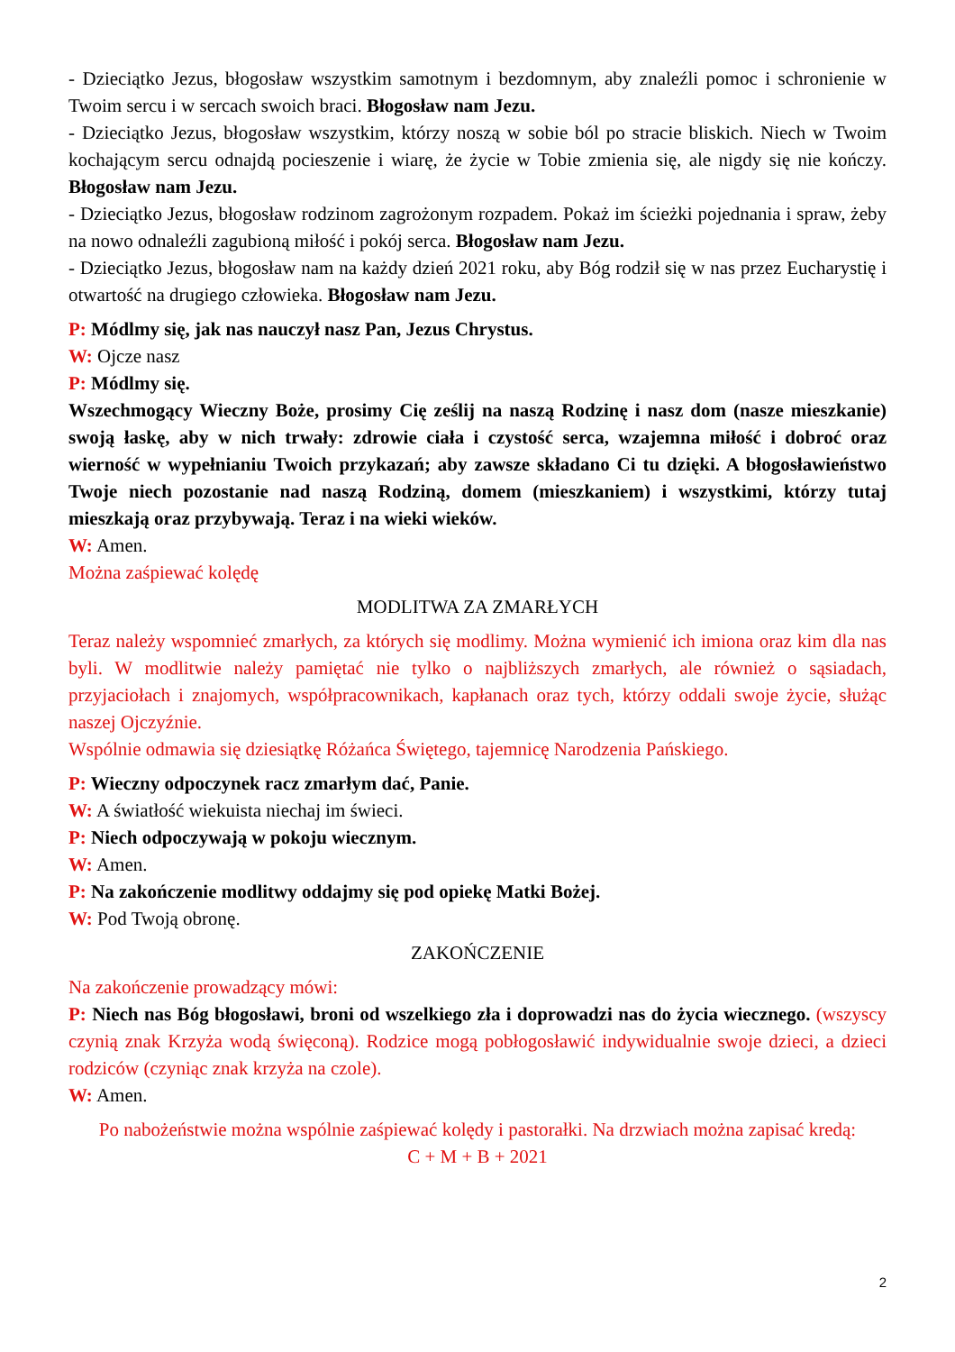- Dzieciątko Jezus, błogosław wszystkim samotnym i bezdomnym, aby znaleźli pomoc i schronienie w Twoim sercu i w sercach swoich braci. Błogosław nam Jezu.
- Dzieciątko Jezus, błogosław wszystkim, którzy noszą w sobie ból po stracie bliskich. Niech w Twoim kochającym sercu odnajdą pocieszenie i wiarę, że życie w Tobie zmienia się, ale nigdy się nie kończy. Błogosław nam Jezu.
- Dzieciątko Jezus, błogosław rodzinom zagrożonym rozpadem. Pokaż im ścieżki pojednania i spraw, żeby na nowo odnaleźli zagubioną miłość i pokój serca. Błogosław nam Jezu.
- Dzieciątko Jezus, błogosław nam na każdy dzień 2021 roku, aby Bóg rodził się w nas przez Eucharystię i otwartość na drugiego człowieka. Błogosław nam Jezu.
P: Módlmy się, jak nas nauczył nasz Pan, Jezus Chrystus.
W: Ojcze nasz
P: Módlmy się.
Wszechmogący Wieczny Boże, prosimy Cię ześlij na naszą Rodzinę i nasz dom (nasze mieszkanie) swoją łaskę, aby w nich trwały: zdrowie ciała i czystość serca, wzajemna miłość i dobroć oraz wierność w wypełnianiu Twoich przykazań; aby zawsze składano Ci tu dzięki. A błogosławieństwo Twoje niech pozostanie nad naszą Rodziną, domem (mieszkaniem) i wszystkimi, którzy tutaj mieszkają oraz przybywają. Teraz i na wieki wieków.
W: Amen.
Można zaśpiewać kolędę
MODLITWA ZA ZMARŁYCH
Teraz należy wspomnieć zmarłych, za których się modlimy. Można wymienić ich imiona oraz kim dla nas byli. W modlitwie należy pamiętać nie tylko o najbliższych zmarłych, ale również o sąsiadach, przyjaciołach i znajomych, współpracownikach, kapłanach oraz tych, którzy oddali swoje życie, służąc naszej Ojczyźnie.
Wspólnie odmawia się dziesiątkę Różańca Świętego, tajemnicę Narodzenia Pańskiego.
P: Wieczny odpoczynek racz zmarłym dać, Panie.
W: A światłość wiekuista niechaj im świeci.
P: Niech odpoczywają w pokoju wiecznym.
W: Amen.
P: Na zakończenie modlitwy oddajmy się pod opiekę Matki Bożej.
W: Pod Twoją obronę.
ZAKOŃCZENIE
Na zakończenie prowadzący mówi:
P: Niech nas Bóg błogosławi, broni od wszelkiego zła i doprowadzi nas do życia wiecznego. (wszyscy czynią znak Krzyża wodą święconą). Rodzice mogą pobłogosławić indywidualnie swoje dzieci, a dzieci rodziców (czyniąc znak krzyża na czole).
W: Amen.
Po nabożeństwie można wspólnie zaśpiewać kolędy i pastorałki. Na drzwiach można zapisać kredą:
C + M + B + 2021
2